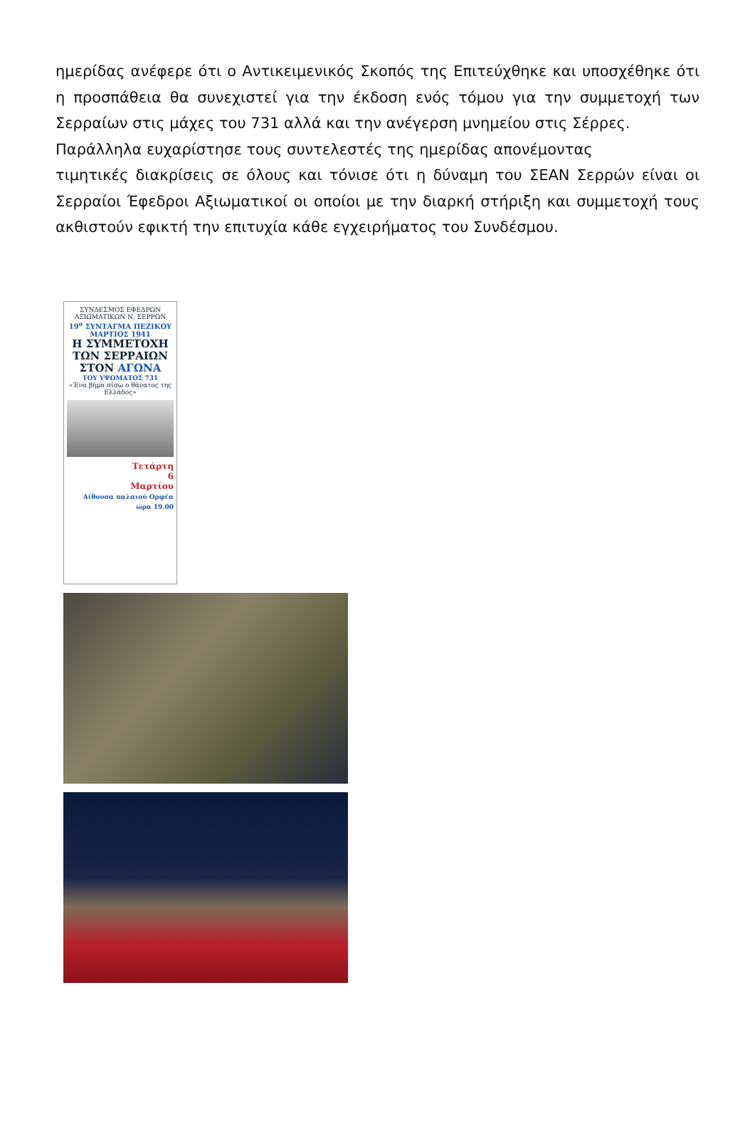ημερίδας ανέφερε ότι ο Αντικειμενικός Σκοπός της Επιτεύχθηκε και υποσχέθηκε ότι η προσπάθεια θα συνεχιστεί για την έκδοση ενός τόμου για την συμμετοχή των Σερραίων στις μάχες του 731 αλλά και την ανέγερση μνημείου στις Σέρρες.
Παράλληλα ευχαρίστησε τους συντελεστές της ημερίδας απονέμοντας
τιμητικές διακρίσεις σε όλους και τόνισε ότι η δύναμη του ΣΕΑΝ Σερρών είναι οι Σερραίοι Έφεδροι Αξιωματικοί οι οποίοι με την διαρκή στήριξη και συμμετοχή τους ακθιστούν εφικτή την επιτυχία κάθε εγχειρήματος του Συνδέσμου.
ΣΥΝΔΕΣΜΟΣ ΕΦΕΔΡΩΝ ΑΞΙΩΜΑΤΙΚΩΝ Ν. ΣΕΡΡΩΝ
19<sup>ο</sup> ΣΥΝΤΑΓΜΑ ΠΕΖΙΚΟΥ ΜΑΡΤΙΟΣ 1941
Η ΣΥΜΜΕΤΟΧΗ ΤΩΝ ΣΕΡΡΑΙΩΝ ΣΤΟΝ ΑΓΩΝΑ
ΤΟΥ ΥΨΩΜΑΤΟΣ 731
«Ένα βήμα πίσω ο θάνατος της Ελλάδος»
Τετάρτη
6
Μαρτίου
Αίθουσα παλαιού Ορφέα ώρα 19.00